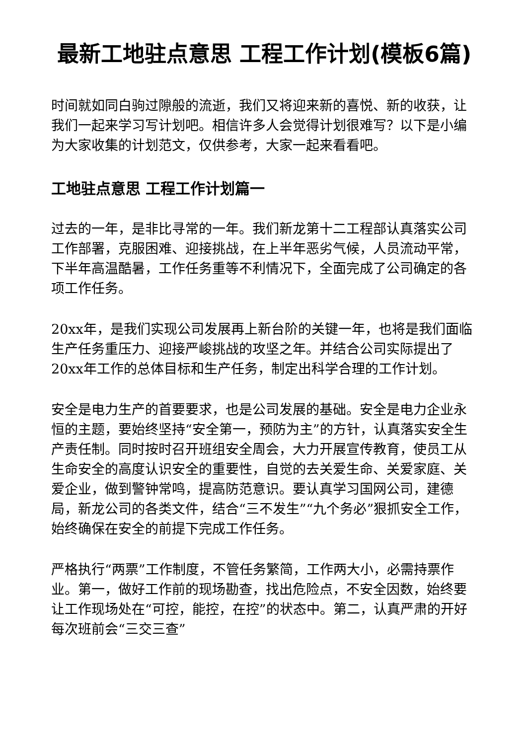最新工地驻点意思 工程工作计划(模板6篇)
时间就如同白驹过隙般的流逝，我们又将迎来新的喜悦、新的收获，让我们一起来学习写计划吧。相信许多人会觉得计划很难写？以下是小编为大家收集的计划范文，仅供参考，大家一起来看看吧。
工地驻点意思 工程工作计划篇一
过去的一年，是非比寻常的一年。我们新龙第十二工程部认真落实公司工作部署，克服困难、迎接挑战，在上半年恶劣气候，人员流动平常，下半年高温酷暑，工作任务重等不利情况下，全面完成了公司确定的各项工作任务。
20xx年，是我们实现公司发展再上新台阶的关键一年，也将是我们面临生产任务重压力、迎接严峻挑战的攻坚之年。并结合公司实际提出了20xx年工作的总体目标和生产任务，制定出科学合理的工作计划。
安全是电力生产的首要要求，也是公司发展的基础。安全是电力企业永恒的主题，要始终坚持“安全第一，预防为主”的方针，认真落实安全生产责任制。同时按时召开班组安全周会，大力开展宣传教育，使员工从生命安全的高度认识安全的重要性，自觉的去关爱生命、关爱家庭、关爱企业，做到警钟常鸣，提高防范意识。要认真学习国网公司，建德局，新龙公司的各类文件，结合“三不发生”“九个务必”狠抓安全工作，始终确保在安全的前提下完成工作任务。
严格执行“两票”工作制度，不管任务繁简，工作两大小，必需持票作业。第一，做好工作前的现场勘查，找出危险点，不安全因数，始终要让工作现场处在“可控，能控，在控”的状态中。第二，认真严肃的开好每次班前会“三交三查”